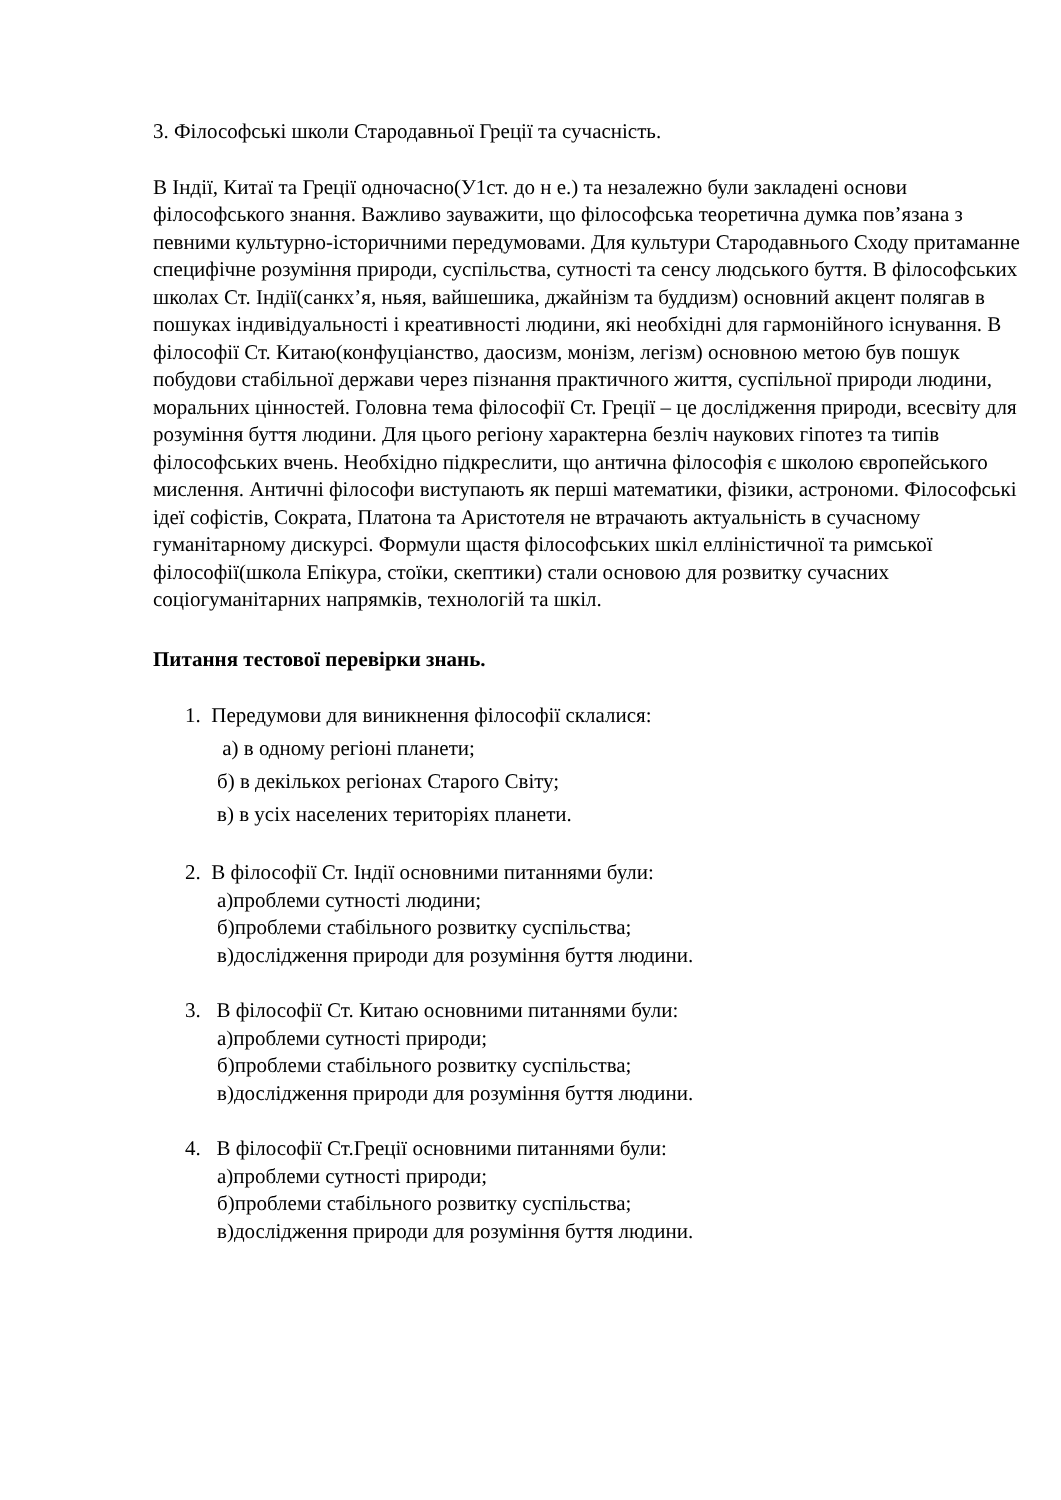3. Філософські школи Стародавньої Греції та сучасність.
В Індії, Китаї та Греції одночасно(У1ст. до н е.) та незалежно були закладені основи філософського знання. Важливо зауважити, що філософська теоретична думка пов’язана з певними культурно-історичними передумовами. Для культури Стародавнього Сходу притаманне специфічне розуміння природи, суспільства, сутності та сенсу людського буття. В філософських школах Ст. Індії(санкх’я, ньяя, вайшешика, джайнізм та буддизм) основний акцент полягав в пошуках індивідуальності і креативності людини, які необхідні для гармонійного існування. В філософії Ст. Китаю(конфуціанство, даосизм, монізм, легізм) основною метою був пошук побудови стабільної держави через пізнання практичного життя, суспільної природи людини, моральних цінностей. Головна тема філософії Ст. Греції – це дослідження природи, всесвіту для розуміння буття людини. Для цього регіону характерна безліч наукових гіпотез та типів філософських вчень. Необхідно підкреслити, що антична філософія є школою європейського мислення. Античні філософи виступають як перші математики, фізики, астрономи. Філософські ідеї софістів, Сократа, Платона та Аристотеля не втрачають актуальність в сучасному гуманітарному дискурсі. Формули щастя філософських шкіл елліністичної та римської філософії(школа Епікура, стоїки, скептики) стали основою для розвитку сучасних соціогуманітарних напрямків, технологій та шкіл.
Питання тестової перевірки знань.
1. Передумови для виникнення філософії склалися:
а) в одному регіоні планети;
б) в декількох регіонах Старого Світу;
в) в усіх населених територіях планети.
2. В філософії Ст. Індії основними питаннями були:
а)проблеми сутності людини;
б)проблеми стабільного розвитку суспільства;
в)дослідження природи для розуміння буття людини.
3. В філософії Ст. Китаю основними питаннями були:
а)проблеми сутності природи;
б)проблеми стабільного розвитку суспільства;
в)дослідження природи для розуміння буття людини.
4. В філософії Ст.Греції основними питаннями були:
а)проблеми сутності природи;
б)проблеми стабільного розвитку суспільства;
в)дослідження природи для розуміння буття людини.